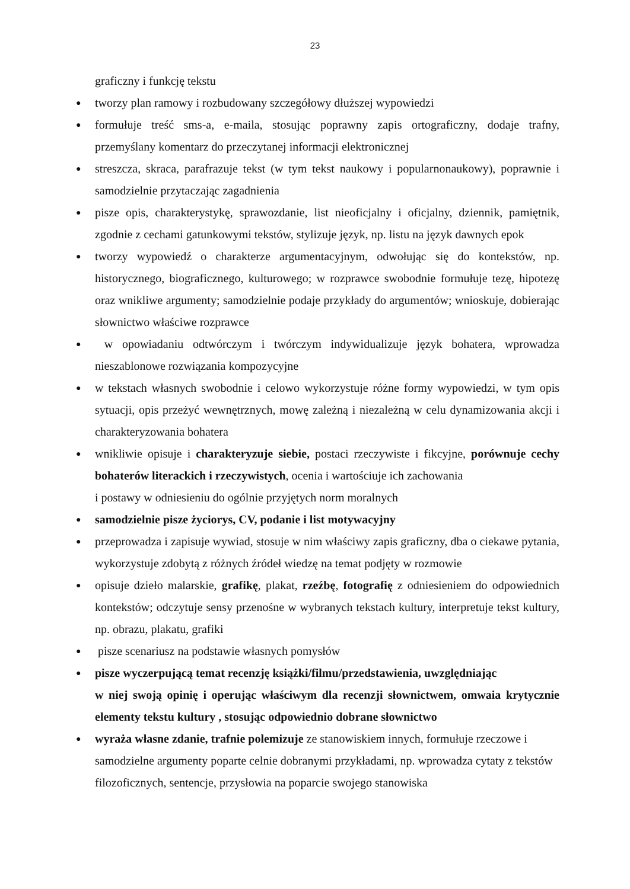23
graficzny i funkcję tekstu
●
tworzy plan ramowy i rozbudowany szczegółowy dłuższej wypowiedzi
●
formułuje treść sms-a, e-maila, stosując poprawny zapis ortograficzny, dodaje trafny, przemyślany komentarz do przeczytanej informacji elektronicznej
●
streszcza, skraca, parafrazuje tekst (w tym tekst naukowy i popularnonaukowy), poprawnie i samodzielnie przytaczając zagadnienia
●
pisze opis, charakterystykę, sprawozdanie, list nieoficjalny i oficjalny, dziennik, pamiętnik, zgodnie z cechami gatunkowymi tekstów, stylizuje język, np. listu na język dawnych epok
●
tworzy wypowiedź o charakterze argumentacyjnym, odwołując się do kontekstów, np. historycznego, biograficznego, kulturowego; w rozprawce swobodnie formułuje tezę, hipotezę oraz wnikliwe argumenty; samodzielnie podaje przykłady do argumentów; wnioskuje, dobierając słownictwo właściwe rozprawce
●
w opowiadaniu odtwórczym i twórczym indywidualizuje język bohatera, wprowadza nieszablonowe rozwiązania kompozycyjne
●
w tekstach własnych swobodnie i celowo wykorzystuje różne formy wypowiedzi, w tym opis sytuacji, opis przeżyć wewnętrznych, mowę zależną i niezależną w celu dynamizowania akcji i charakteryzowania bohatera
●
wnikliwie opisuje i charakteryzuje siebie, postaci rzeczywiste i fikcyjne, porównuje cechy bohaterów literackich i rzeczywistych, ocenia i wartościuje ich zachowania
i postawy w odniesieniu do ogólnie przyjętych norm moralnych
●
samodzielnie pisze życiorys, CV, podanie i list motywacyjny
●
przeprowadza i zapisuje wywiad, stosuje w nim właściwy zapis graficzny, dba o ciekawe pytania, wykorzystuje zdobytą z różnych źródeł wiedzę na temat podjęty w rozmowie
●
opisuje dzieło malarskie, grafikę, plakat, rzeźbę, fotografię z odniesieniem do odpowiednich kontekstów; odczytuje sensy przenośne w wybranych tekstach kultury, interpretuje tekst kultury, np. obrazu, plakatu, grafiki
●
pisze scenariusz na podstawie własnych pomysłów
●
pisze wyczerpującą temat recenzję książki/filmu/przedstawienia, uwzględniając
w niej swoją opinię i operując właściwym dla recenzji słownictwem, omwaia krytycznie elementy tekstu kultury , stosując odpowiednio dobrane słownictwo
●
wyraża własne zdanie, trafnie polemizuje ze stanowiskiem innych, formułuje rzeczowe i samodzielne argumenty poparte celnie dobranymi przykładami, np. wprowadza cytaty z tekstów filozoficznych, sentencje, przysłowia na poparcie swojego stanowiska